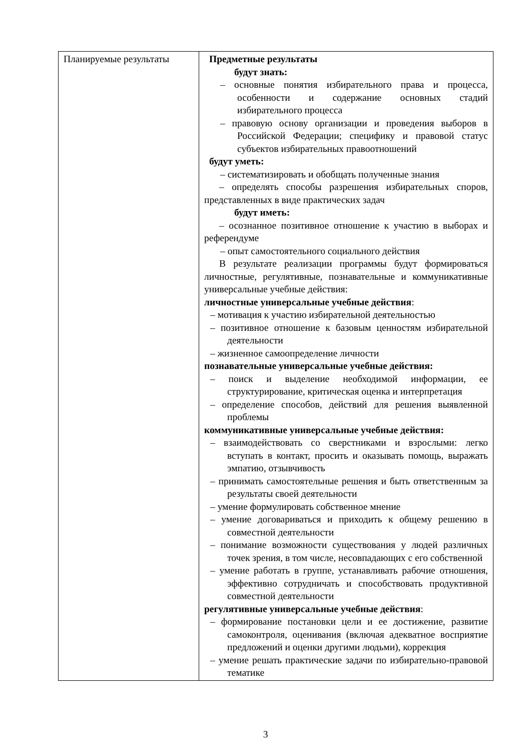| Планируемые результаты | Предметные результаты будут знать: – основные понятия избирательного права и процесса, особенности и содержание основных стадий избирательного процесса – правовую основу организации и проведения выборов в Российской Федерации; специфику и правовой статус субъектов избирательных правоотношений будут уметь: – систематизировать и обобщать полученные знания – определять способы разрешения избирательных споров, представленных в виде практических задач будут иметь: – осознанное позитивное отношение к участию в выборах и референдуме – опыт самостоятельного социального действия В результате реализации программы будут формироваться личностные, регулятивные, познавательные и коммуникативные универсальные учебные действия: личностные универсальные учебные действия : – мотивация к участию избирательной деятельностью – позитивное отношение к базовым ценностям избирательной деятельности – жизненное самоопределение личности познавательные универсальные учебные действия: – поиск и выделение необходимой информации, ее структурирование, критическая оценка и интерпретация – определение способов, действий для решения выявленной проблемы коммуникативные универсальные учебные действия: – взаимодействовать со сверстниками и взрослыми: легко вступать в контакт, просить и оказывать помощь, выражать эмпатию, отзывчивость – принимать самостоятельные решения и быть ответственным за результаты своей деятельности – умение формулировать собственное мнение – умение договариваться и приходить к общему решению в совместной деятельности – понимание возможности существования у людей различных точек зрения, в том числе, несовпадающих с его собственной – умение работать в группе, устанавливать рабочие отношения, эффективно сотрудничать и способствовать продуктивной совместной деятельности регулятивные универсальные учебные действия : – формирование постановки цели и ее достижение, развитие самоконтроля, оценивания (включая адекватное восприятие предложений и оценки другими людьми), коррекция – умение решать практические задачи по избирательно-правовой тематике |
3